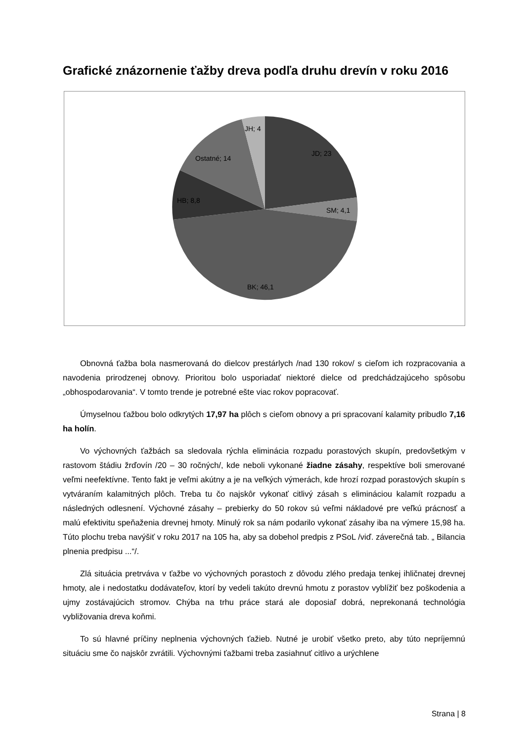Grafické znázornenie ťažby dreva podľa druhu drevín v roku 2016
JD; 23
SM; 4,1
BK; 46,1
HB; 8,8
Ostatné; 14
JH; 4
Obnovná ťažba bola nasmerovaná do dielcov prestárlych /nad 130 rokov/ s cieľom ich rozpracovania a navodenia prirodzenej obnovy. Prioritou bolo usporiadať niektoré dielce od predchádzajúceho spôsobu „obhospodarovania“. V tomto trende je potrebné ešte viac rokov popracovať.
Úmyselnou ťažbou bolo odkrytých 17,97 ha plôch s cieľom obnovy a pri spracovaní kalamity pribudlo 7,16 ha holín.
Vo výchovných ťažbách sa sledovala rýchla eliminácia rozpadu porastových skupín, predovšetkým v rastovom štádiu žrďovín /20 – 30 ročných/, kde neboli vykonané žiadne zásahy, respektíve boli smerované veľmi neefektívne. Tento fakt je veľmi akútny a je na veľkých výmerách, kde hrozí rozpad porastových skupín s vytváraním kalamitných plôch. Treba tu čo najskôr vykonať citlivý zásah s elimináciou kalamít rozpadu a následných odlesnení. Výchovné zásahy – prebierky do 50 rokov sú veľmi nákladové pre veľkú prácnosť a malú efektivitu speňaženia drevnej hmoty. Minulý rok sa nám podarilo vykonať zásahy iba na výmere 15,98 ha. Túto plochu treba navýšiť v roku 2017 na 105 ha, aby sa dobehol predpis z PSoL /viď. záverečná tab. „ Bilancia plnenia predpisu ...“/.
Zlá situácia pretrváva v ťažbe vo výchovných porastoch z dôvodu zlého predaja tenkej ihličnatej drevnej hmoty, ale i nedostatku dodávateľov, ktorí by vedeli takúto drevnú hmotu z porastov vyblížiť bez poškodenia a ujmy zostávajúcich stromov. Chýba na trhu práce stará ale doposiaľ dobrá, neprekonaná technológia vybližovania dreva koňmi.
To sú hlavné príčiny neplnenia výchovných ťažieb. Nutné je urobiť všetko preto, aby túto nepríjemnú situáciu sme čo najskôr zvrátili. Výchovnými ťažbami treba zasiahnuť citlivo a urýchlene
Strana | 8